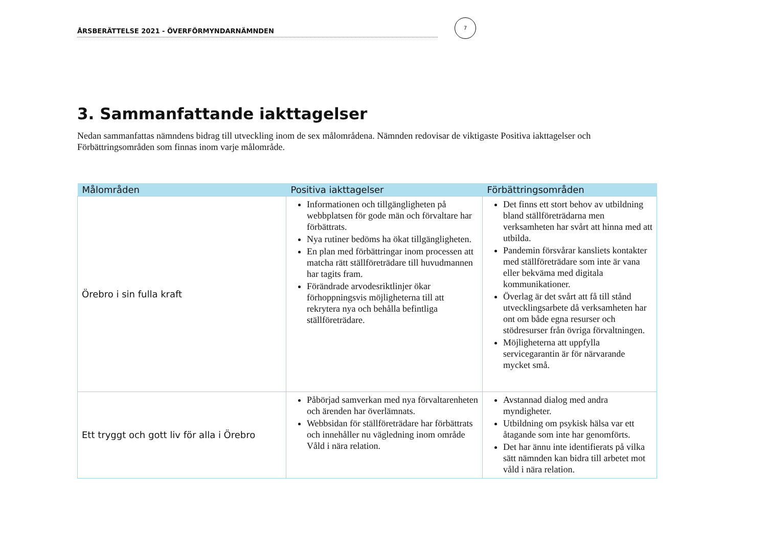ÅRSBERÄTTELSE 2021 - ÖVERFÖRMYNDARNÄMNDEN
7
3. Sammanfattande iakttagelser
Nedan sammanfattas nämndens bidrag till utveckling inom de sex målområdena. Nämnden redovisar de viktigaste Positiva iakttagelser och Förbättringsområden som finnas inom varje målområde.
| Målområden | Positiva iakttagelser | Förbättringsområden |
| --- | --- | --- |
| Örebro i sin fulla kraft | Informationen och tillgängligheten på webbplatsen för gode män och förvaltare har förbättrats. Nya rutiner bedöms ha ökat tillgängligheten. En plan med förbättringar inom processen att matcha rätt ställföreträdare till huvudmannen har tagits fram. Förändrade arvodesriktlinjer ökar förhoppningsvis möjligheterna till att rekrytera nya och behålla befintliga ställföreträdare. | Det finns ett stort behov av utbildning bland ställföreträdarna men verksamheten har svårt att hinna med att utbilda. Pandemin försvårar kansliets kontakter med ställföreträdare som inte är vana eller bekväma med digitala kommunikationer. Överlag är det svårt att få till stånd utvecklingsarbete då verksamheten har ont om både egna resurser och stödresurser från övriga förvaltningen. Möjligheterna att uppfylla servicegarantin är för närvarande mycket små. |
| Ett tryggt och gott liv för alla i Örebro | Påbörjad samverkan med nya förvaltarenheten och ärenden har överlämnats. Webbsidan för ställföreträdare har förbättrats och innehåller nu vägledning inom område Våld i nära relation. | Avstannad dialog med andra myndigheter. Utbildning om psykisk hälsa var ett åtagande som inte har genomförts. Det har ännu inte identifierats på vilka sätt nämnden kan bidra till arbetet mot våld i nära relation. |